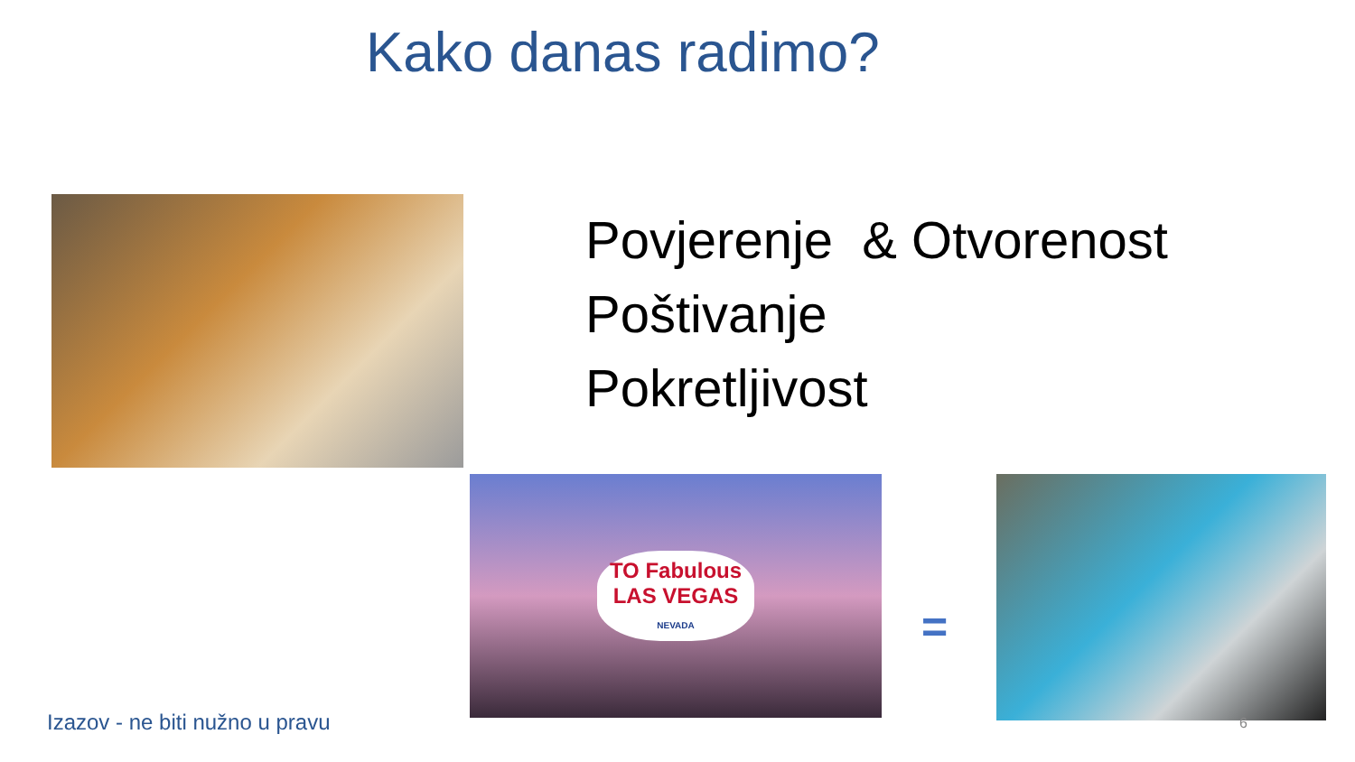Kako danas radimo?
Povjerenje & Otvorenost
Poštivanje
Pokretljivost
TO Fabulous
LAS VEGAS
NEVADA
=
Izazov - ne biti nužno u pravu 6